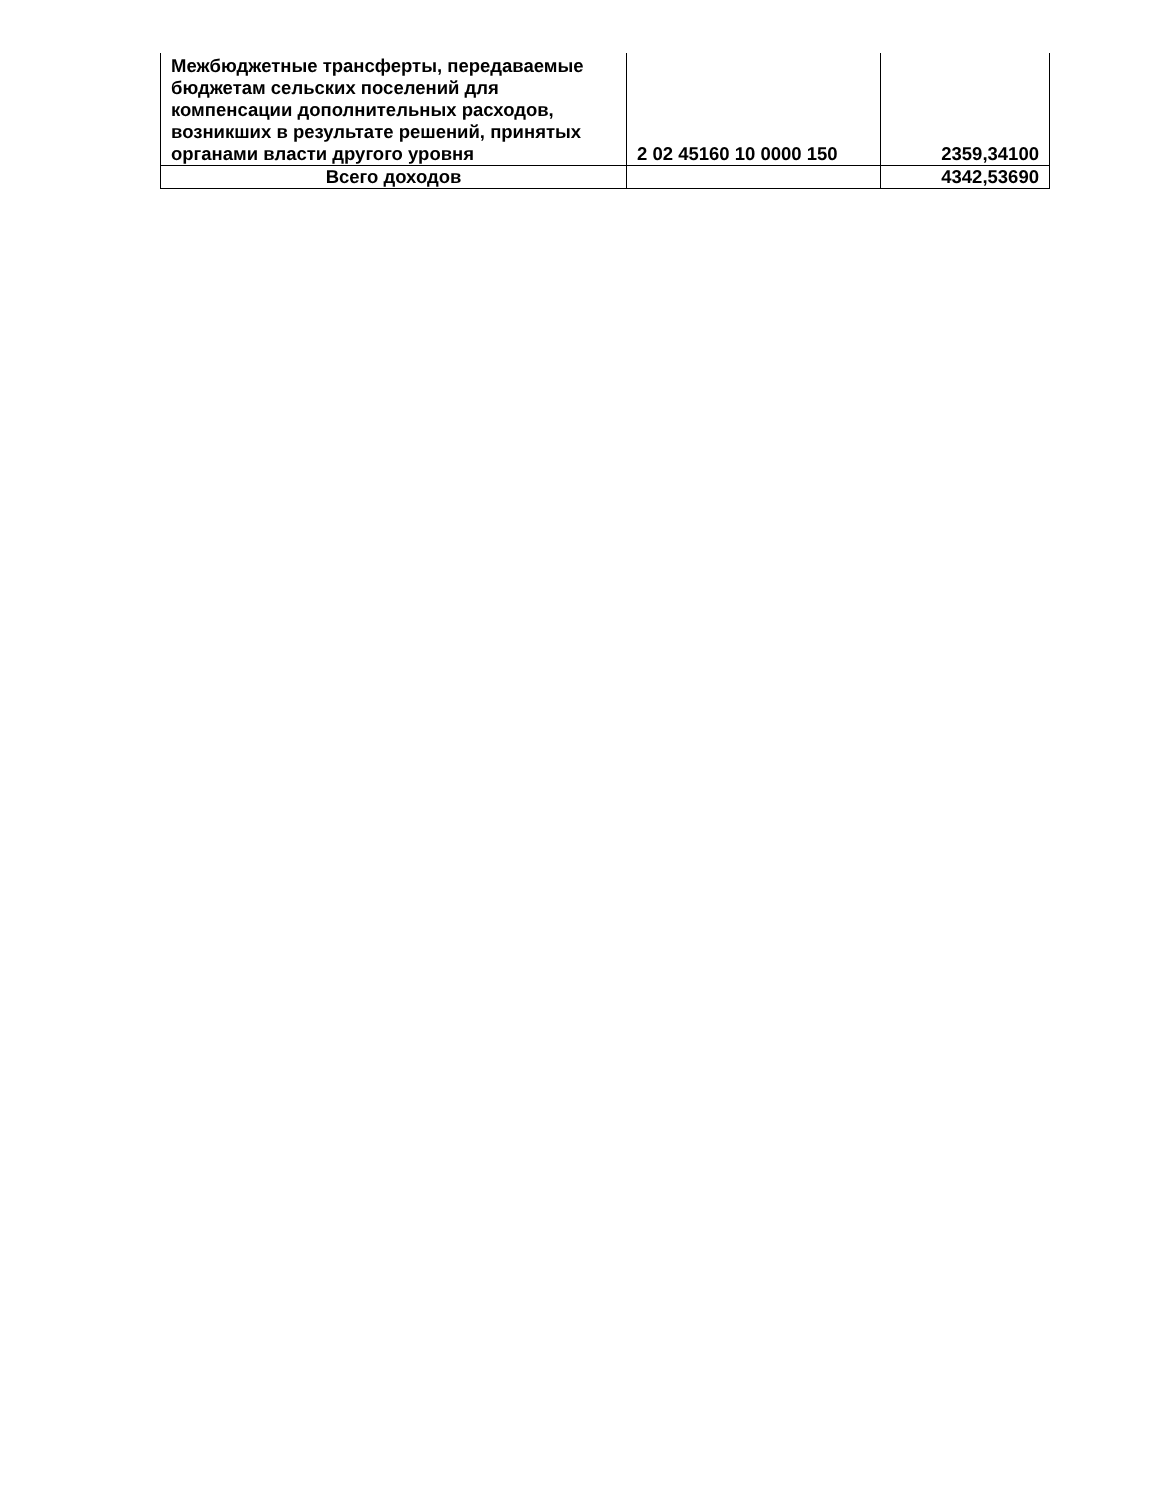| Межбюджетные трансферты, передаваемые бюджетам сельских поселений для компенсации дополнительных расходов, возникших в результате решений, принятых органами власти другого уровня | 2 02 45160 10 0000 150 | 2359,34100 |
| Всего доходов | | 4342,53690 |